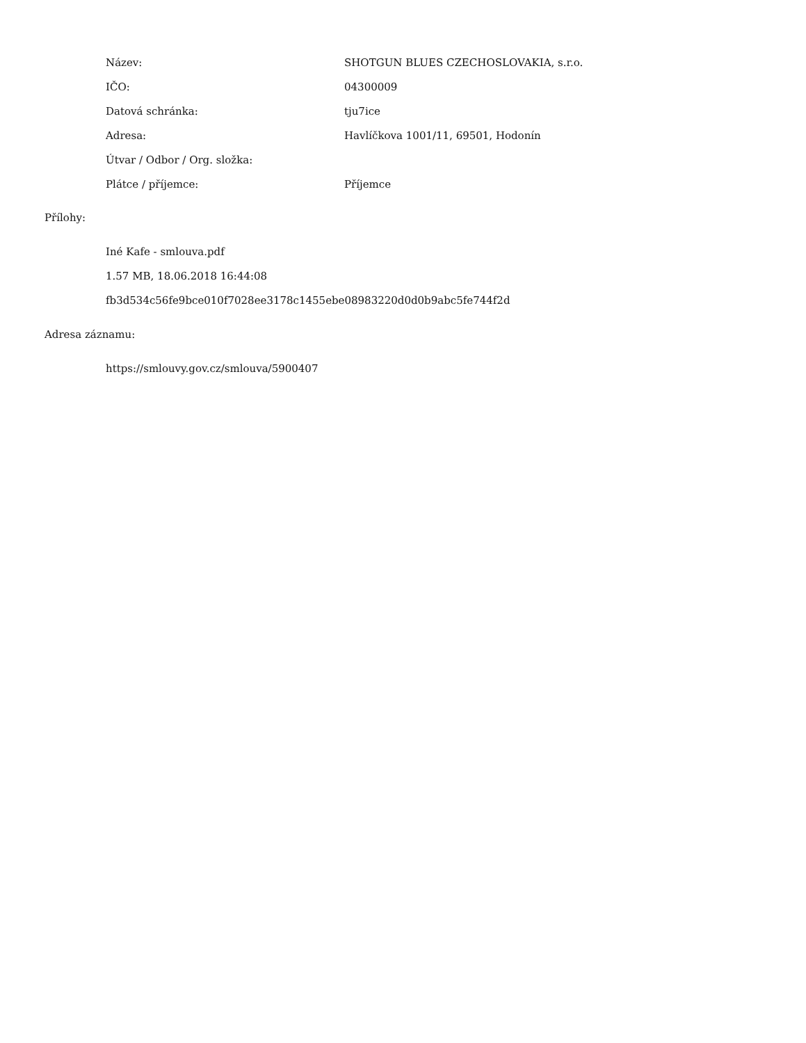| Název: | SHOTGUN BLUES CZECHOSLOVAKIA, s.r.o. |
| IČO: | 04300009 |
| Datová schránka: | tju7ice |
| Adresa: | Havlíčkova 1001/11, 69501, Hodonín |
| Útvar / Odbor / Org. složka: | |
| Plátce / příjemce: | Příjemce |
Přílohy:
Iné Kafe - smlouva.pdf
1.57 MB, 18.06.2018 16:44:08
fb3d534c56fe9bce010f7028ee3178c1455ebe08983220d0d0b9abc5fe744f2d
Adresa záznamu:
https://smlouvy.gov.cz/smlouva/5900407